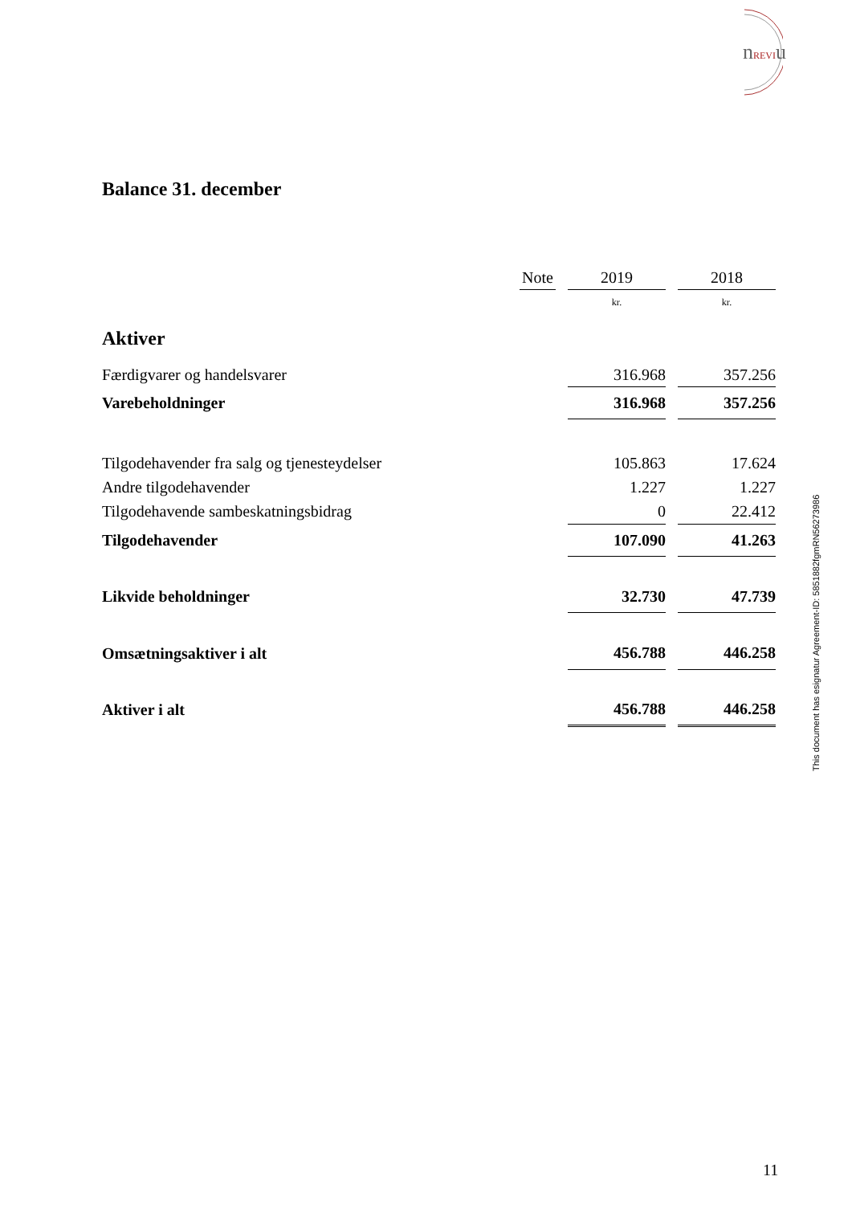nREVIu
Balance 31. december
| | Note | | 2019 | | 2018 |
| | | | kr. | | kr. |
| Aktiver | | | | | |
| Færdigvarer og handelsvarer | | | 316.968 | | 357.256 |
| Varebeholdninger | | | 316.968 | | 357.256 |
| Tilgodehavender fra salg og tjenesteydelser | | | 105.863 | | 17.624 |
| Andre tilgodehavender | | | 1.227 | | 1.227 |
| Tilgodehavende sambeskatningsbidrag | | | 0 | | 22.412 |
| Tilgodehavender | | | 107.090 | | 41.263 |
| Likvide beholdninger | | | 32.730 | | 47.739 |
| Omsætningsaktiver i alt | | | 456.788 | | 446.258 |
| Aktiver i alt | | | 456.788 | | 446.258 |
This document has esignatur Agreement-ID: 5851882fgmRN56273986
11